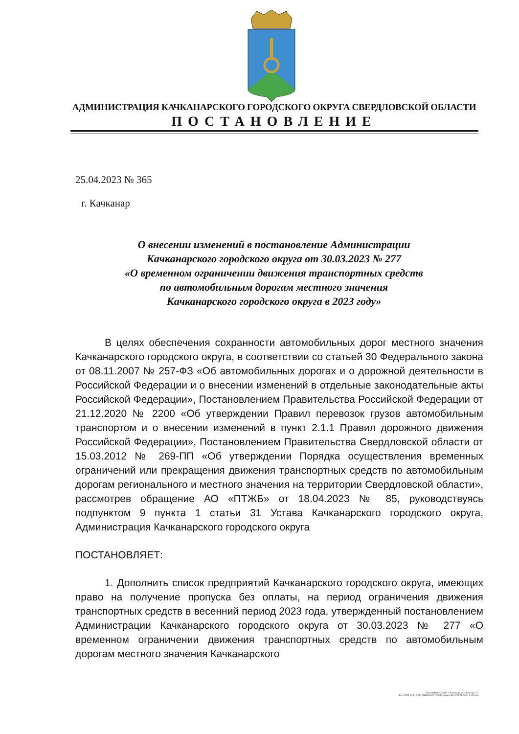АДМИНИСТРАЦИЯ КАЧКАНАРСКОГО ГОРОДСКОГО ОКРУГА СВЕРДЛОВСКОЙ ОБЛАСТИ
ПОСТАНОВЛЕНИЕ
25.04.2023 № 365
г. Качканар
О внесении изменений в постановление Администрации
Качканарского городского округа от 30.03.2023 № 277
«О временном ограничении движения транспортных средств
по автомобильным дорогам местного значения
Качканарского городского округа в 2023 году»
В целях обеспечения сохранности автомобильных дорог местного значения Качканарского городского округа, в соответствии со статьей 30 Федерального закона от 08.11.2007 № 257-ФЗ «Об автомобильных дорогах и о дорожной деятельности в Российской Федерации и о внесении изменений в отдельные законодательные акты Российской Федерации», Постановлением Правительства Российской Федерации от 21.12.2020 № 2200 «Об утверждении Правил перевозок грузов автомобильным транспортом и о внесении изменений в пункт 2.1.1 Правил дорожного движения Российской Федерации», Постановлением Правительства Свердловской области от 15.03.2012 № 269-ПП «Об утверждении Порядка осуществления временных ограничений или прекращения движения транспортных средств по автомобильным дорогам регионального и местного значения на территории Свердловской области», рассмотрев обращение АО «ПТЖБ» от 18.04.2023 № 85, руководствуясь подпунктом 9 пункта 1 статьи 31 Устава Качканарского городского округа, Администрация Качканарского городского округа
ПОСТАНОВЛЯЕТ:
1. Дополнить список предприятий Качканарского городского округа, имеющих право на получение пропуска без оплаты, на период ограничения движения транспортных средств в весенний период 2023 года, утвержденный постановлением Администрации Качканарского городского округа от 30.03.2023 № 277 «О временном ограничении движения транспортных средств по автомобильным дорогам местного значения Качканарского
Типография «Скиф», г. Качканар, ул.Свердлова, 7а.
Тел. 8-900-21-612-91. ИНН 661507175880. Заказ 148 от 06.03.2022, т. 200 экз.